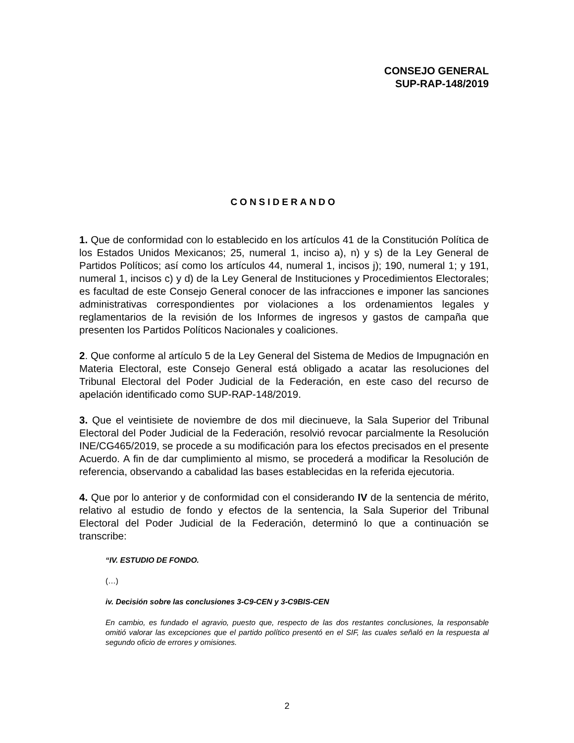CONSEJO GENERAL
SUP-RAP-148/2019
CONSIDERANDO
1. Que de conformidad con lo establecido en los artículos 41 de la Constitución Política de los Estados Unidos Mexicanos; 25, numeral 1, inciso a), n) y s) de la Ley General de Partidos Políticos; así como los artículos 44, numeral 1, incisos j); 190, numeral 1; y 191, numeral 1, incisos c) y d) de la Ley General de Instituciones y Procedimientos Electorales; es facultad de este Consejo General conocer de las infracciones e imponer las sanciones administrativas correspondientes por violaciones a los ordenamientos legales y reglamentarios de la revisión de los Informes de ingresos y gastos de campaña que presenten los Partidos Políticos Nacionales y coaliciones.
2. Que conforme al artículo 5 de la Ley General del Sistema de Medios de Impugnación en Materia Electoral, este Consejo General está obligado a acatar las resoluciones del Tribunal Electoral del Poder Judicial de la Federación, en este caso del recurso de apelación identificado como SUP-RAP-148/2019.
3. Que el veintisiete de noviembre de dos mil diecinueve, la Sala Superior del Tribunal Electoral del Poder Judicial de la Federación, resolvió revocar parcialmente la Resolución INE/CG465/2019, se procede a su modificación para los efectos precisados en el presente Acuerdo. A fin de dar cumplimiento al mismo, se procederá a modificar la Resolución de referencia, observando a cabalidad las bases establecidas en la referida ejecutoria.
4. Que por lo anterior y de conformidad con el considerando IV de la sentencia de mérito, relativo al estudio de fondo y efectos de la sentencia, la Sala Superior del Tribunal Electoral del Poder Judicial de la Federación, determinó lo que a continuación se transcribe:
“IV. ESTUDIO DE FONDO.
(…)
iv. Decisión sobre las conclusiones 3-C9-CEN y 3-C9BIS-CEN
En cambio, es fundado el agravio, puesto que, respecto de las dos restantes conclusiones, la responsable omitió valorar las excepciones que el partido político presentó en el SIF, las cuales señaló en la respuesta al segundo oficio de errores y omisiones.
2